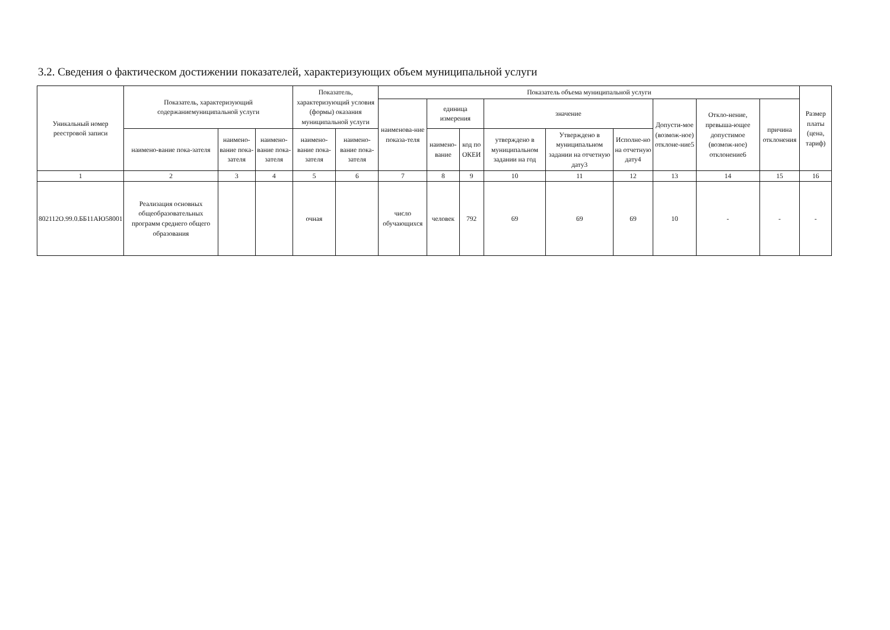3.2. Сведения о фактическом достижении показателей, характеризующих объем муниципальной услуги
| Уникальный номер реестровой записи | Показатель, характеризующий содержаниемуниципальной услуги | | | Показатель, характеризующий условия (формы) оказания муниципальной услуги | | Показатель объема муниципальной услуги | | | | | | | | | Размер платы (цена, тариф) |
| --- | --- | --- | --- | --- | --- | --- | --- | --- | --- | --- | --- | --- | --- | --- | --- |
| | | | | | | наименова-ние показа-теля | единица измерения | | значение | | | Допусти-мое (возмож-ное) отклоне-ние5 | Откло-нение, превыша-ющее допустимое (возмож-ное) отклонение6 | причина отклонения | |
| | наимено-вание пока-зателя | наимено-вание пока-зателя | наимено-вание пока-зателя | наимено-вание пока-зателя | наимено-вание пока-зателя | | наимено-вание | код по ОКЕИ | утверждено в муниципальном задании на год | Утверждено в муниципальном задании на отчетную дату3 | Исполне-но на отчетную дату4 | | | | |
| 1 | 2 | 3 | 4 | 5 | 6 | 7 | 8 | 9 | 10 | 11 | 12 | 13 | 14 | 15 | 16 |
| 802112О.99.0.ББ11АЮ58001 | Реализация основных общеобразовательных программ среднего общего образования | | | очная | | число обучающихся | человек | 792 | 69 | 69 | 69 | 10 | - | - | - |